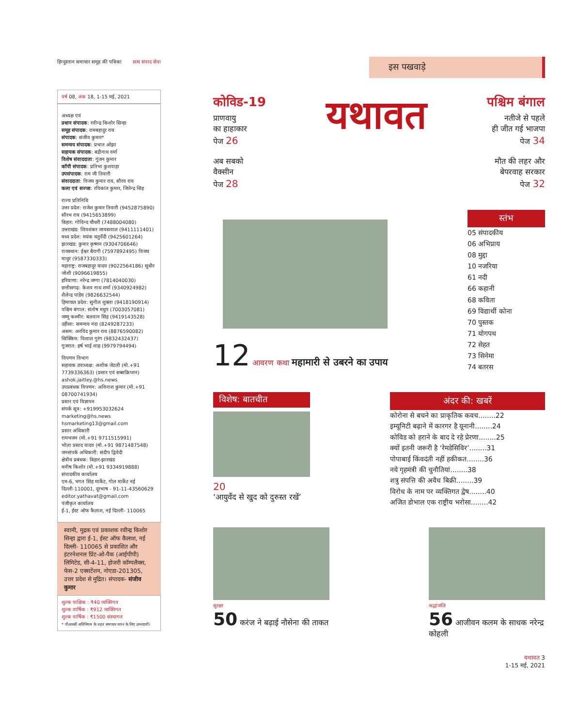हिन्दुस्तान समाचार समूह की पत्रिका सत्य संवाद सेवा
वर्ष 08, अंक 18, 1-15 मई, 2021
अध्यक्ष एवं
प्रधान संपादक: रवीन्द्र किशोर सिन्हा
समूह संपादक: रामबहादुर राय
संपादक: संजीव कुमार*
समन्वय संपादक: प्रभात ओझा
सहायक संपादक: बद्रीनाथ वर्मा
विशेष संवाददाता: गुंजन कुमार
कॉपी संपादक: प्रतिभा कुशवाहा
उपसंपादक: राम जी तिवारी
संवाददाता: विजय कुमार राय, सौरव राय
कला एवं सज्जा: रविकांत कुमार, जितेन्द्र सिंह
राज्य प्रतिनिधि
उत्तर प्रदेश: राजेश कुमार तिवारी (9452875890) सौरभ राय (9415653899)
बिहार: गोविन्द चौधरी (7488004080)
उत्तराखंड: शिवशंकर जायसवाल (9411111401)
मध्य प्रदेश: मयंक चतुर्वेदी (9425601264)
झारखंड: कुमार कृष्णन (9304706646)
राजस्थान: ईश्वर बैरागी (7597892495) विजय माथुर (9587330333)
महाराष्ट्र: राजबहादुर यादव (9022564186) सुधीर जोशी (9096619855)
हरियाणा: नरेन्द्र जग्गा (7814040030)
छत्तीसगढ़: केशव नाथ शर्मा (9340924982) शैलेन्द्र पांडेय (9826632544)
हिमाचल प्रदेश: सुनील शुक्ला (9418190914)
पश्चिम बंगाल: संतोष मधुप (7003057081)
जम्मू कश्मीर: बलवान सिंह (9419143528)
उड़ीसा: समन्वय नंदा (8249287233)
असम: अरविंद कुमार राय (8876590082)
सिक्किम: विशाल गुरंग (9832432437)
गुजरात: हर्ष भाई शाह (9979794494)
विपणन विभाग
सहायक उपाध्यक्ष: अशोक जेटली (मो.+91 7739336363) (प्रसार एवं सब्सक्रिप्शन)
ashok.jaitley.@hs.news
उपप्रबंधक विपणन: अविनाश कुमार (मो.+91 08700741934)
प्रसार एवं विज्ञापन
संपर्क सूत्र: +919953032624
marketing@hs.news
hsmarketing13@gmail.com
प्रसार अधिकारी
रामभजन (मो.+91 9711515991)
भोला प्रसाद यादव (मो.+91 9871487548)
जनसंपर्क अधिकारी: संदीप द्विवेदी
क्षेत्रीय प्रबंधक: बिहार-झारखंड
मनीष किशोर (मो.+91 9334919888)
संपादकीय कार्यालय
एम-6, भगत सिंह मार्केट, गोल मार्केट नई दिल्ली-110001, दूरभाष - 91-11-43560629
editor.yathavat@gmail.com
पंजीकृत कार्यालय
ई-1, ईस्ट ऑफ कैलाश, नई दिल्ली- 110065
स्वामी, मुद्रक एवं प्रकाशक रवीन्द्र किशोर सिन्हा द्वारा ई-1, ईस्ट ऑफ कैलाश, नई दिल्ली- 110065 से प्रकाशित और इंटरनेशनल प्रिंट-ओ-पैक (आईपीपी) लिमिटेड, सी-4-11, होजरी कॉम्पलैक्स, फेस-2 एक्सटेंशन, नोएडा-201305, उत्तर प्रदेश से मुद्रित। संपादक- संजीव कुमार
शुल्क पाक्षिक : ₹40 व्यक्तिगत
शुल्क वार्षिक : ₹912 व्यक्तिगत
शुल्क वार्षिक : ₹1500 संस्थागत
* पीआरबी अधिनियम के तहत समाचार चयन के लिए उत्तरदायी।
इस पखवाड़े
कोविड-19
प्राणवायु
का हाहाकार
पेज 26
अब सबको
वैक्सीन
पेज 28
यथावत
पश्चिम बंगाल
नतीजे से पहले
ही जीत गई भाजपा
पेज 34
मौत की लहर और
बेपरवाह सरकार
पेज 32
12 आवरण कथा महामारी से उबरने का उपाय
स्तंभ
05 संपादकीय
06 अभिप्राय
08 मुद्दा
10 नजरिया
61 नदी
66 कहानी
68 कविता
69 विद्यार्थी कोना
70 पुस्तक
71 योगपथ
72 सेहत
73 सिनेमा
74 बतरस
विशेष: बातचीत
20
‘आयुर्वेद से खुद को दुरुस्त रखें’
अंदर की: खबरें
कोरोना से बचने का प्राकृतिक कवच........22
इम्यूनिटी बढ़ाने में कारगर है यूनानी........24
कोविड को हराने के बाद दे रहे प्रेरणा........25
क्यों इतनी जरूरी है ‘रेमडेसिविर’........31
पोपाबाई किंवदंती नहीं हकीकत........36
नये गृहमंत्री की चुनौतियां........38
शत्रु संपत्ति की अवैध बिक्री........39
विरोध के नाम पर व्यक्तिगत द्वेष........40
अजित डोभाल एक राष्ट्रीय भरोसा........42
सुरक्षा
50 करंज ने बढ़ाई नौसेना की ताकत
श्रद्धांजलि
56 आजीवन कलम के साधक नरेन्द्र कोहली
यथावत 3
1-15 मई, 2021